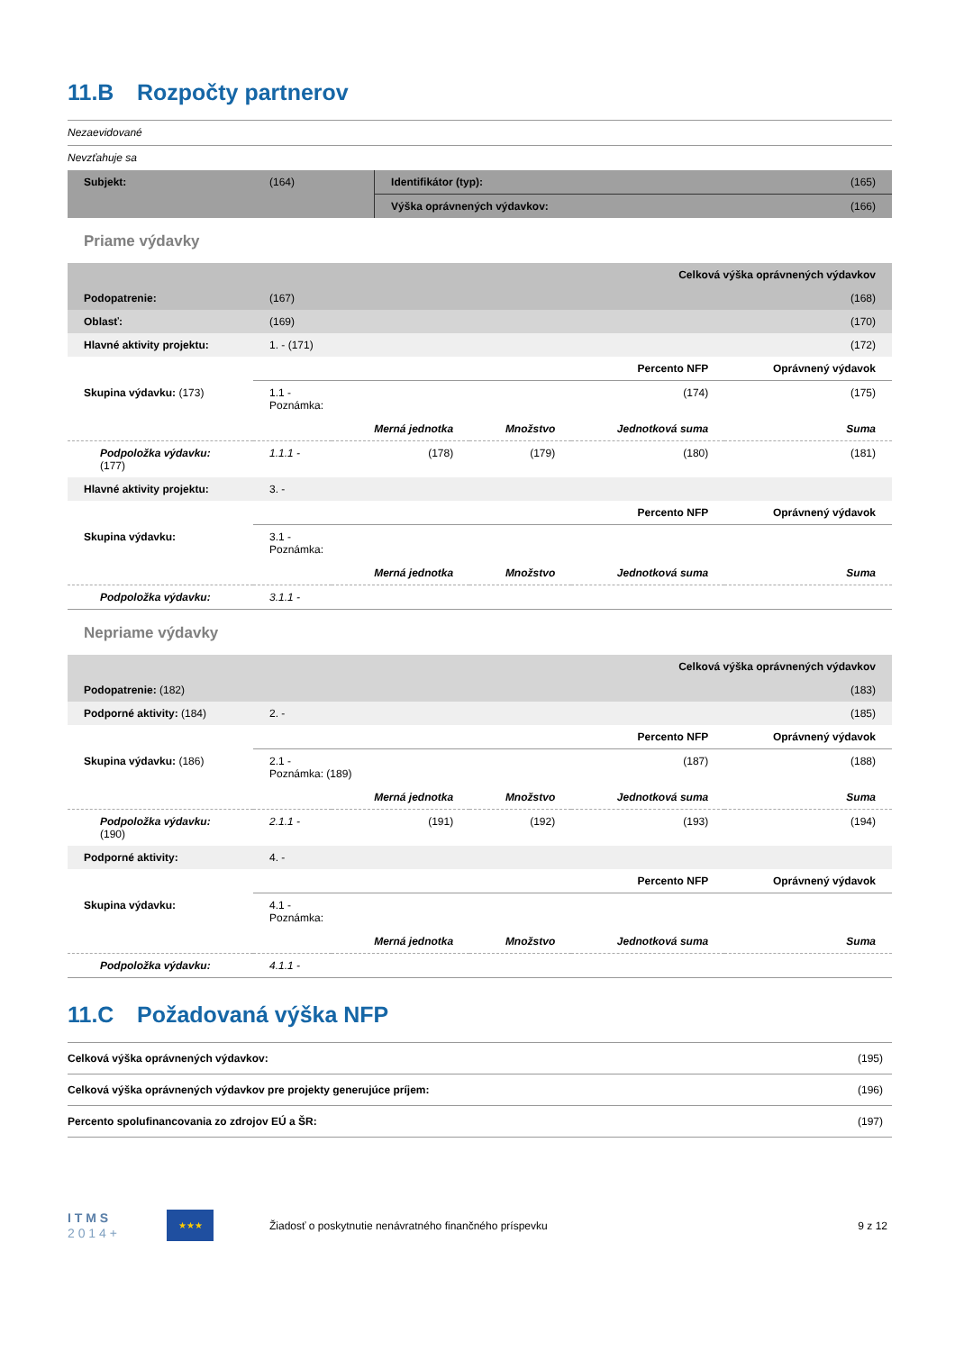11.B Rozpočty partnerov
Nezaevidované
Nevzťahuje sa
| Subjekt: | (164) | Identifikátor (typ): | (165) |
| | | Výška oprávnených výdavkov: | (166) |
Priame výdavky
| Celková výška oprávnených výdavkov | | | | | |
| Podopatrenie: | (167) | | | | (168) |
| Oblasť: | (169) | | | | (170) |
| Hlavné aktivity projektu: | 1. - (171) | | | | (172) |
| | | | | Percento NFP | Oprávnený výdavok |
| Skupina výdavku: (173) | 1.1 - Poznámka: | | | (174) | (175) |
| | | Merná jednotka | Množstvo | Jednotková suma | Suma |
| Podpoložka výdavku: (177) | 1.1.1 - | (178) | (179) | (180) | (181) |
| Hlavné aktivity projektu: | 3. - | | | | |
| | | | | Percento NFP | Oprávnený výdavok |
| Skupina výdavku: | 3.1 - Poznámka: | | | | |
| | | Merná jednotka | Množstvo | Jednotková suma | Suma |
| Podpoložka výdavku: | 3.1.1 - | | | | |
Nepriame výdavky
| Celková výška oprávnených výdavkov | | | | | |
| Podopatrenie: (182) | | | | | (183) |
| Podporné aktivity: (184) | 2. - | | | | (185) |
| | | | | Percento NFP | Oprávnený výdavok |
| Skupina výdavku: (186) | 2.1 - Poznámka: (189) | | | (187) | (188) |
| | | Merná jednotka | Množstvo | Jednotková suma | Suma |
| Podpoložka výdavku: (190) | 2.1.1 - | (191) | (192) | (193) | (194) |
| Podporné aktivity: | 4. - | | | | |
| | | | | Percento NFP | Oprávnený výdavok |
| Skupina výdavku: | 4.1 - Poznámka: | | | | |
| | | Merná jednotka | Množstvo | Jednotková suma | Suma |
| Podpoložka výdavku: | 4.1.1 - | | | | |
11.C Požadovaná výška NFP
| Celková výška oprávnených výdavkov: | (195) |
| Celková výška oprávnených výdavkov pre projekty generujúce príjem: | (196) |
| Percento spolufinancovania zo zdrojov EÚ a ŠR: | (197) |
I T M S
2 0 1 4 +
★★★
Žiadosť o poskytnutie nenávratného finančného príspevku
9 z 12